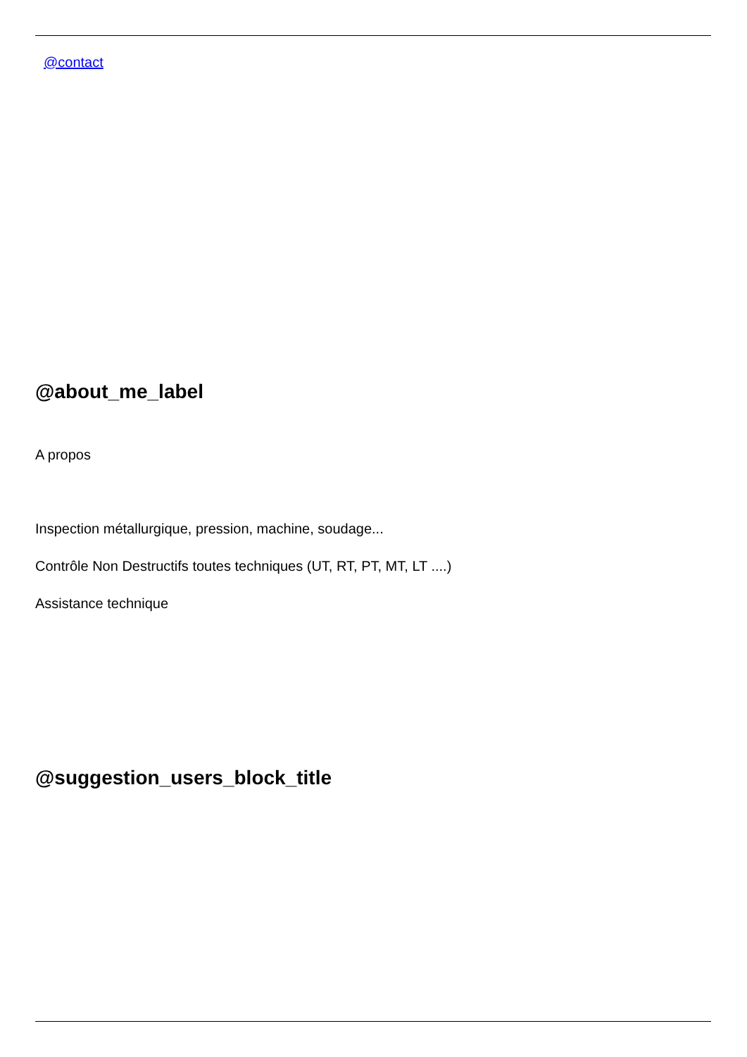@contact
@about_me_label
A propos
Inspection métallurgique, pression, machine, soudage...
Contrôle Non Destructifs toutes techniques (UT, RT, PT, MT, LT ....)
Assistance technique
@suggestion_users_block_title